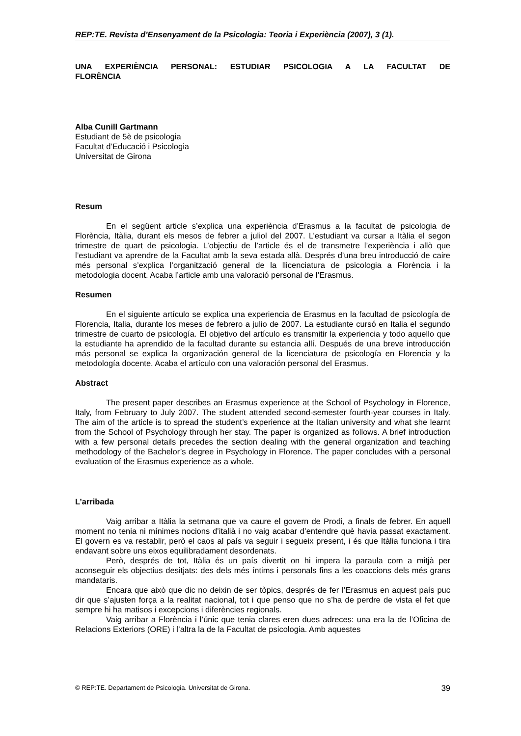REP:TE. Revista d’Ensenyament de la Psicologia: Teoria i Experiència (2007), 3 (1).
UNA EXPERIÈNCIA PERSONAL: ESTUDIAR PSICOLOGIA A LA FACULTAT DE FLORÈNCIA
Alba Cunill Gartmann
Estudiant de 5è de psicologia
Facultat d’Educació i Psicologia
Universitat de Girona
Resum
En el següent article s’explica una experiència d’Erasmus a la facultat de psicologia de Florència, Itàlia, durant els mesos de febrer a juliol del 2007. L’estudiant va cursar a Itàlia el segon trimestre de quart de psicologia. L’objectiu de l’article és el de transmetre l’experiència i allò que l’estudiant va aprendre de la Facultat amb la seva estada allà. Després d’una breu introducció de caire més personal s’explica l’organització general de la llicenciatura de psicologia a Florència i la metodologia docent. Acaba l’article amb una valoració personal de l’Erasmus.
Resumen
En el siguiente artículo se explica una experiencia de Erasmus en la facultad de psicología de Florencia, Italia, durante los meses de febrero a julio de 2007. La estudiante cursó en Italia el segundo trimestre de cuarto de psicología. El objetivo del artículo es transmitir la experiencia y todo aquello que la estudiante ha aprendido de la facultad durante su estancia allí. Después de una breve introducción más personal se explica la organización general de la licenciatura de psicología en Florencia y la metodología docente. Acaba el artículo con una valoración personal del Erasmus.
Abstract
The present paper describes an Erasmus experience at the School of Psychology in Florence, Italy, from February to July 2007. The student attended second-semester fourth-year courses in Italy. The aim of the article is to spread the student’s experience at the Italian university and what she learnt from the School of Psychology through her stay. The paper is organized as follows. A brief introduction with a few personal details precedes the section dealing with the general organization and teaching methodology of the Bachelor’s degree in Psychology in Florence. The paper concludes with a personal evaluation of the Erasmus experience as a whole.
L’arribada
Vaig arribar a Itàlia la setmana que va caure el govern de Prodi, a finals de febrer. En aquell moment no tenia ni mínimes nocions d’italià i no vaig acabar d’entendre què havia passat exactament. El govern es va restablir, però el caos al país va seguir i segueix present, i és que Itàlia funciona i tira endavant sobre uns eixos equilibradament desordenats.
Però, després de tot, Itàlia és un país divertit on hi impera la paraula com a mitjà per aconseguir els objectius desitjats: des dels més íntims i personals fins a les coaccions dels més grans mandataris.
Encara que això que dic no deixin de ser tòpics, després de fer l’Erasmus en aquest país puc dir que s’ajusten força a la realitat nacional, tot i que penso que no s’ha de perdre de vista el fet que sempre hi ha matisos i excepcions i diferències regionals.
Vaig arribar a Florència i l’únic que tenia clares eren dues adreces: una era la de l’Oficina de Relacions Exteriors (ORE) i l’altra la de la Facultat de psicologia. Amb aquestes
© REP:TE. Departament de Psicologia. Universitat de Girona. 39